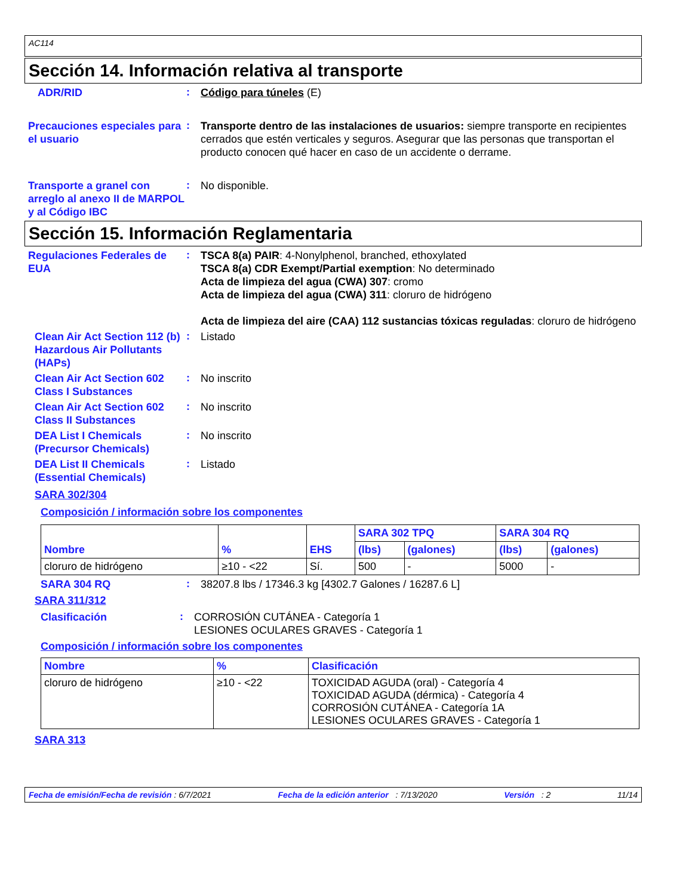AC114
Sección 14. Información relativa al transporte
ADR/RID
:
Código para túneles (E)
Precauciones especiales para el usuario
:
Transporte dentro de las instalaciones de usuarios: siempre transporte en recipientes cerrados que estén verticales y seguros. Asegurar que las personas que transportan el producto conocen qué hacer en caso de un accidente o derrame.
Transporte a granel con arreglo al anexo II de MARPOL y al Código IBC
:
No disponible.
Sección 15. Información Reglamentaria
Regulaciones Federales de EUA
:
TSCA 8(a) PAIR: 4-Nonylphenol, branched, ethoxylated
TSCA 8(a) CDR Exempt/Partial exemption: No determinado
Acta de limpieza del agua (CWA) 307: cromo
Acta de limpieza del agua (CWA) 311: cloruro de hidrógeno
Acta de limpieza del aire (CAA) 112 sustancias tóxicas reguladas: cloruro de hidrógeno
Clean Air Act Section 112 (b) Hazardous Air Pollutants (HAPs)
:
Listado
Clean Air Act Section 602 Class I Substances
:
No inscrito
Clean Air Act Section 602 Class II Substances
:
No inscrito
DEA List I Chemicals (Precursor Chemicals)
:
No inscrito
DEA List II Chemicals (Essential Chemicals)
:
Listado
SARA 302/304
Composición / información sobre los componentes
| Nombre | % | EHS | SARA 302 TPQ | | SARA 304 RQ | |
| --- | --- | --- | --- | --- | --- | --- |
| | | | (lbs) | (galones) | (lbs) | (galones) |
| cloruro de hidrógeno | ≥10 - <22 | Sí. | 500 | - | 5000 | - |
SARA 304 RQ
:
38207.8 lbs / 17346.3 kg [4302.7 Galones / 16287.6 L]
SARA 311/312
Clasificación
:
CORROSIÓN CUTÁNEA - Categoría 1
LESIONES OCULARES GRAVES - Categoría 1
Composición / información sobre los componentes
| Nombre | % | Clasificación |
| --- | --- | --- |
| cloruro de hidrógeno | ≥10 - <22 | TOXICIDAD AGUDA (oral) - Categoría 4 TOXICIDAD AGUDA (dérmica) - Categoría 4 CORROSIÓN CUTÁNEA - Categoría 1A LESIONES OCULARES GRAVES - Categoría 1 |
SARA 313
Fecha de emisión/Fecha de revisión : 6/7/2021 Fecha de la edición anterior : 7/13/2020 Versión : 2 11/14